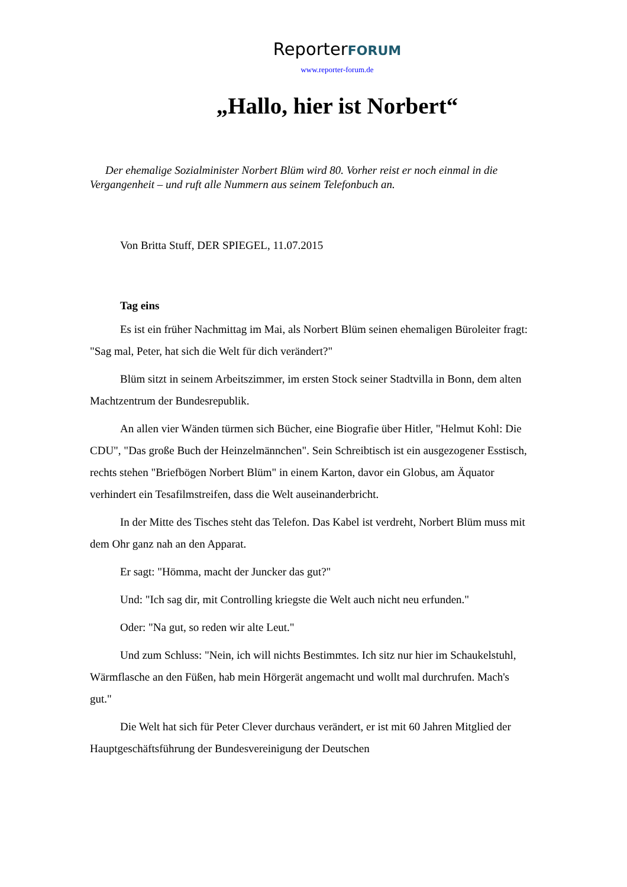ReporterFORUM
www.reporter-forum.de
„Hallo, hier ist Norbert“
Der ehemalige Sozialminister Norbert Blüm wird 80. Vorher reist er noch einmal in die Vergangenheit – und ruft alle Nummern aus seinem Telefonbuch an.
Von Britta Stuff, DER SPIEGEL, 11.07.2015
Tag eins
Es ist ein früher Nachmittag im Mai, als Norbert Blüm seinen ehemaligen Büroleiter fragt: "Sag mal, Peter, hat sich die Welt für dich verändert?"
Blüm sitzt in seinem Arbeitszimmer, im ersten Stock seiner Stadtvilla in Bonn, dem alten Machtzentrum der Bundesrepublik.
An allen vier Wänden türmen sich Bücher, eine Biografie über Hitler, "Helmut Kohl: Die CDU", "Das große Buch der Heinzelmännchen". Sein Schreibtisch ist ein ausgezogener Esstisch, rechts stehen "Briefbögen Norbert Blüm" in einem Karton, davor ein Globus, am Äquator verhindert ein Tesafilmstreifen, dass die Welt auseinanderbricht.
In der Mitte des Tisches steht das Telefon. Das Kabel ist verdreht, Norbert Blüm muss mit dem Ohr ganz nah an den Apparat.
Er sagt: "Hömma, macht der Juncker das gut?"
Und: "Ich sag dir, mit Controlling kriegste die Welt auch nicht neu erfunden."
Oder: "Na gut, so reden wir alte Leut."
Und zum Schluss: "Nein, ich will nichts Bestimmtes. Ich sitz nur hier im Schaukelstuhl, Wärmflasche an den Füßen, hab mein Hörgerät angemacht und wollt mal durchrufen. Mach's gut."
Die Welt hat sich für Peter Clever durchaus verändert, er ist mit 60 Jahren Mitglied der Hauptgeschäftsführung der Bundesvereinigung der Deutschen